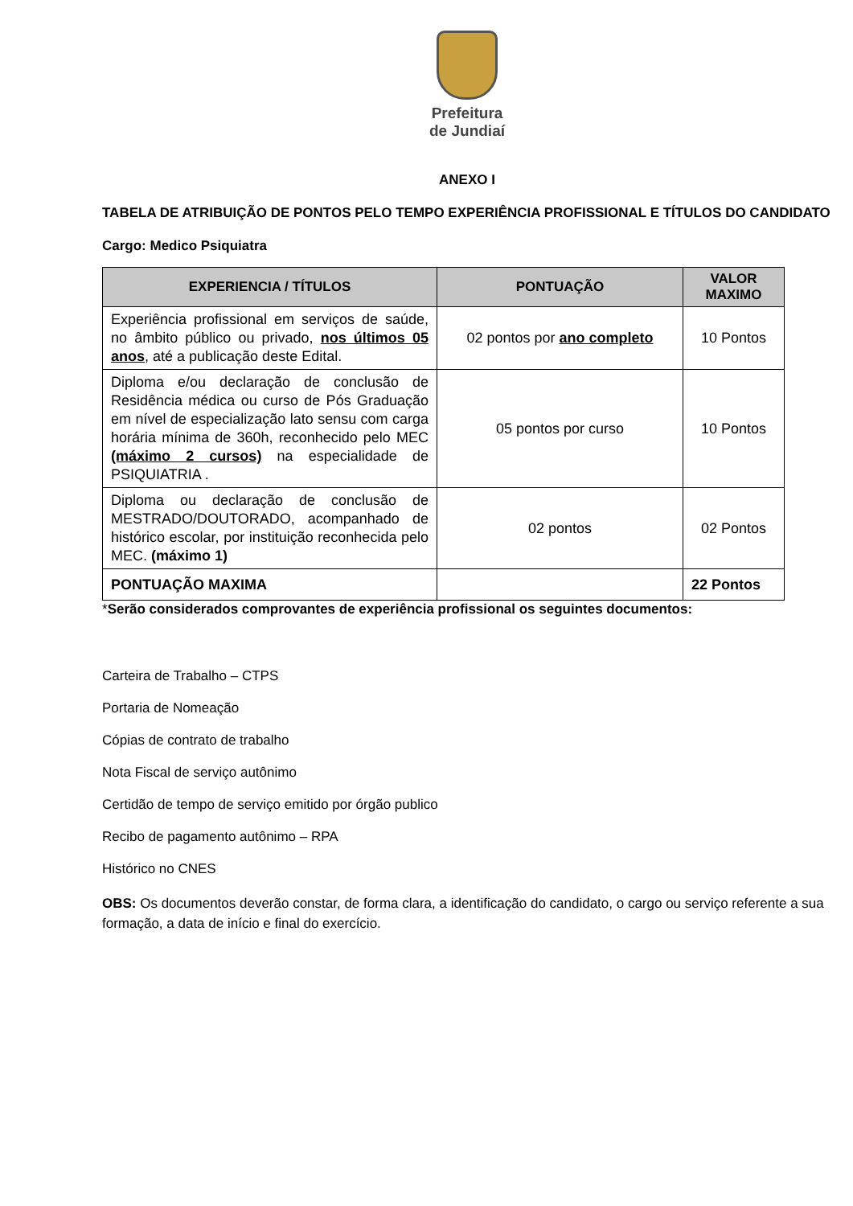Prefeitura
de Jundiaí
ANEXO I
TABELA DE ATRIBUIÇÃO DE PONTOS PELO TEMPO EXPERIÊNCIA PROFISSIONAL E TÍTULOS DO CANDIDATO
Cargo: Medico Psiquiatra
| EXPERIENCIA / TÍTULOS | PONTUAÇÃO | VALOR MAXIMO |
| --- | --- | --- |
| Experiência profissional em serviços de saúde, no âmbito público ou privado, nos últimos 05 anos , até a publicação deste Edital. | 02 pontos por ano completo | 10 Pontos |
| Diploma e/ou declaração de conclusão de Residência médica ou curso de Pós Graduação em nível de especialização lato sensu com carga horária mínima de 360h, reconhecido pelo MEC (máximo 2 cursos) na especialidade de PSIQUIATRIA . | 05 pontos por curso | 10 Pontos |
| Diploma ou declaração de conclusão de MESTRADO/DOUTORADO, acompanhado de histórico escolar, por instituição reconhecida pelo MEC. (máximo 1) | 02 pontos | 02 Pontos |
| PONTUAÇÃO MAXIMA | | 22 Pontos |
*Serão considerados comprovantes de experiência profissional os seguintes documentos:
Carteira de Trabalho – CTPS
Portaria de Nomeação
Cópias de contrato de trabalho
Nota Fiscal de serviço autônimo
Certidão de tempo de serviço emitido por órgão publico
Recibo de pagamento autônimo – RPA
Histórico no CNES
OBS: Os documentos deverão constar, de forma clara, a identificação do candidato, o cargo ou serviço referente a sua formação, a data de início e final do exercício.